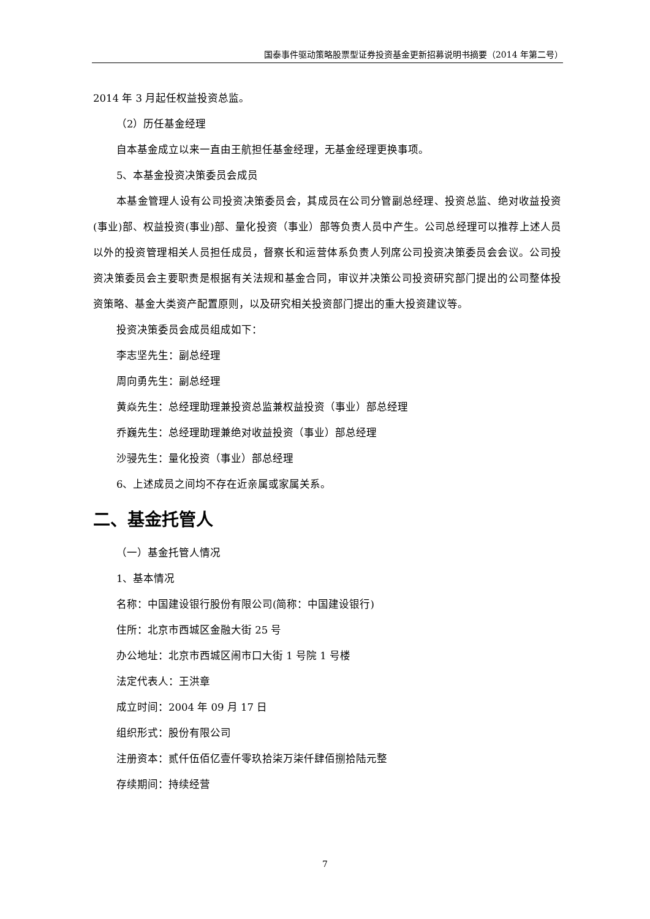国泰事件驱动策略股票型证券投资基金更新招募说明书摘要（2014 年第二号）
2014 年 3 月起任权益投资总监。
（2）历任基金经理
自本基金成立以来一直由王航担任基金经理，无基金经理更换事项。
5、本基金投资决策委员会成员
本基金管理人设有公司投资决策委员会，其成员在公司分管副总经理、投资总监、绝对收益投资(事业)部、权益投资(事业)部、量化投资（事业）部等负责人员中产生。公司总经理可以推荐上述人员以外的投资管理相关人员担任成员，督察长和运营体系负责人列席公司投资决策委员会会议。公司投资决策委员会主要职责是根据有关法规和基金合同，审议并决策公司投资研究部门提出的公司整体投资策略、基金大类资产配置原则，以及研究相关投资部门提出的重大投资建议等。
投资决策委员会成员组成如下：
李志坚先生：副总经理
周向勇先生：副总经理
黄焱先生：总经理助理兼投资总监兼权益投资（事业）部总经理
乔巍先生：总经理助理兼绝对收益投资（事业）部总经理
沙骎先生：量化投资（事业）部总经理
6、上述成员之间均不存在近亲属或家属关系。
二、基金托管人
（一）基金托管人情况
1、基本情况
名称：中国建设银行股份有限公司(简称：中国建设银行)
住所：北京市西城区金融大街 25 号
办公地址：北京市西城区闹市口大街 1 号院 1 号楼
法定代表人：王洪章
成立时间：2004 年 09 月 17 日
组织形式：股份有限公司
注册资本：贰仟伍佰亿壹仟零玖拾柒万柒仟肆佰捌拾陆元整
存续期间：持续经营
7